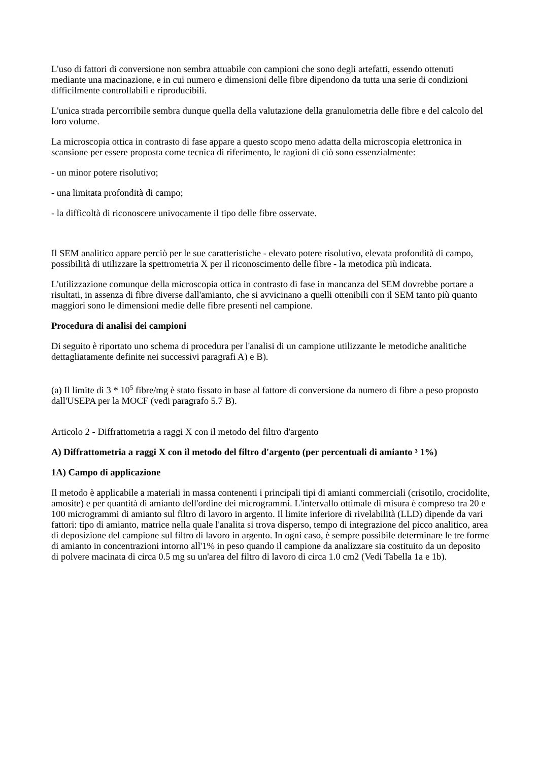L'uso di fattori di conversione non sembra attuabile con campioni che sono degli artefatti, essendo ottenuti mediante una macinazione, e in cui numero e dimensioni delle fibre dipendono da tutta una serie di condizioni difficilmente controllabili e riproducibili.
L'unica strada percorribile sembra dunque quella della valutazione della granulometria delle fibre e del calcolo del loro volume.
La microscopia ottica in contrasto di fase appare a questo scopo meno adatta della microscopia elettronica in scansione per essere proposta come tecnica di riferimento, le ragioni di ciò sono essenzialmente:
- un minor potere risolutivo;
- una limitata profondità di campo;
- la difficoltà di riconoscere univocamente il tipo delle fibre osservate.
Il SEM analitico appare perciò per le sue caratteristiche - elevato potere risolutivo, elevata profondità di campo, possibilità di utilizzare la spettrometria X per il riconoscimento delle fibre - la metodica più indicata.
L'utilizzazione comunque della microscopia ottica in contrasto di fase in mancanza del SEM dovrebbe portare a risultati, in assenza di fibre diverse dall'amianto, che si avvicinano a quelli ottenibili con il SEM tanto più quanto maggiori sono le dimensioni medie delle fibre presenti nel campione.
Procedura di analisi dei campioni
Di seguito è riportato uno schema di procedura per l'analisi di un campione utilizzante le metodiche analitiche dettagliatamente definite nei successivi paragrafi A) e B).
(a) Il limite di 3 * 10<sup>5</sup> fibre/mg è stato fissato in base al fattore di conversione da numero di fibre a peso proposto dall'USEPA per la MOCF (vedi paragrafo 5.7 B).
Articolo 2 - Diffrattometria a raggi X con il metodo del filtro d'argento
A) Diffrattometria a raggi X con il metodo del filtro d'argento (per percentuali di amianto ³ 1%)
1A) Campo di applicazione
Il metodo è applicabile a materiali in massa contenenti i principali tipi di amianti commerciali (crisotilo, crocidolite, amosite) e per quantità di amianto dell'ordine dei microgrammi. L'intervallo ottimale di misura è compreso tra 20 e 100 microgrammi di amianto sul filtro di lavoro in argento. Il limite inferiore di rivelabilità (LLD) dipende da vari fattori: tipo di amianto, matrice nella quale l'analita si trova disperso, tempo di integrazione del picco analitico, area di deposizione del campione sul filtro di lavoro in argento. In ogni caso, è sempre possibile determinare le tre forme di amianto in concentrazioni intorno all'1% in peso quando il campione da analizzare sia costituito da un deposito di polvere macinata di circa 0.5 mg su un'area del filtro di lavoro di circa 1.0 cm2 (Vedi Tabella 1a e 1b).